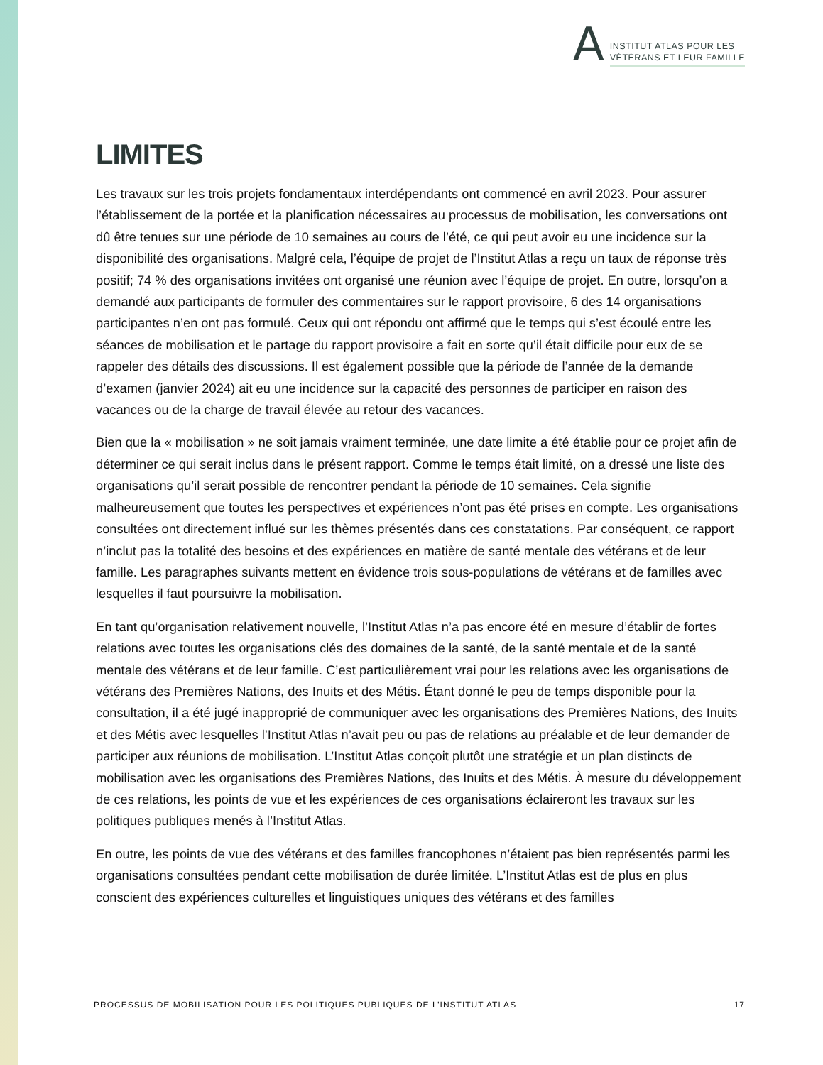A
INSTITUT ATLAS POUR LES
VÉTÉRANS ET LEUR FAMILLE
LIMITES
Les travaux sur les trois projets fondamentaux interdépendants ont commencé en avril 2023. Pour assurer l’établissement de la portée et la planification nécessaires au processus de mobilisation, les conversations ont dû être tenues sur une période de 10 semaines au cours de l’été, ce qui peut avoir eu une incidence sur la disponibilité des organisations. Malgré cela, l’équipe de projet de l’Institut Atlas a reçu un taux de réponse très positif; 74 % des organisations invitées ont organisé une réunion avec l’équipe de projet. En outre, lorsqu’on a demandé aux participants de formuler des commentaires sur le rapport provisoire, 6 des 14 organisations participantes n’en ont pas formulé. Ceux qui ont répondu ont affirmé que le temps qui s’est écoulé entre les séances de mobilisation et le partage du rapport provisoire a fait en sorte qu’il était difficile pour eux de se rappeler des détails des discussions. Il est également possible que la période de l’année de la demande d’examen (janvier 2024) ait eu une incidence sur la capacité des personnes de participer en raison des vacances ou de la charge de travail élevée au retour des vacances.
Bien que la « mobilisation » ne soit jamais vraiment terminée, une date limite a été établie pour ce projet afin de déterminer ce qui serait inclus dans le présent rapport. Comme le temps était limité, on a dressé une liste des organisations qu’il serait possible de rencontrer pendant la période de 10 semaines. Cela signifie malheureusement que toutes les perspectives et expériences n’ont pas été prises en compte. Les organisations consultées ont directement influé sur les thèmes présentés dans ces constatations. Par conséquent, ce rapport n’inclut pas la totalité des besoins et des expériences en matière de santé mentale des vétérans et de leur famille. Les paragraphes suivants mettent en évidence trois sous-populations de vétérans et de familles avec lesquelles il faut poursuivre la mobilisation.
En tant qu’organisation relativement nouvelle, l’Institut Atlas n’a pas encore été en mesure d’établir de fortes relations avec toutes les organisations clés des domaines de la santé, de la santé mentale et de la santé mentale des vétérans et de leur famille. C’est particulièrement vrai pour les relations avec les organisations de vétérans des Premières Nations, des Inuits et des Métis. Étant donné le peu de temps disponible pour la consultation, il a été jugé inapproprié de communiquer avec les organisations des Premières Nations, des Inuits et des Métis avec lesquelles l’Institut Atlas n’avait peu ou pas de relations au préalable et de leur demander de participer aux réunions de mobilisation. L’Institut Atlas conçoit plutôt une stratégie et un plan distincts de mobilisation avec les organisations des Premières Nations, des Inuits et des Métis. À mesure du développement de ces relations, les points de vue et les expériences de ces organisations éclaireront les travaux sur les politiques publiques menés à l’Institut Atlas.
En outre, les points de vue des vétérans et des familles francophones n’étaient pas bien représentés parmi les organisations consultées pendant cette mobilisation de durée limitée. L’Institut Atlas est de plus en plus conscient des expériences culturelles et linguistiques uniques des vétérans et des familles
PROCESSUS DE MOBILISATION POUR LES POLITIQUES PUBLIQUES DE L’INSTITUT ATLAS 17